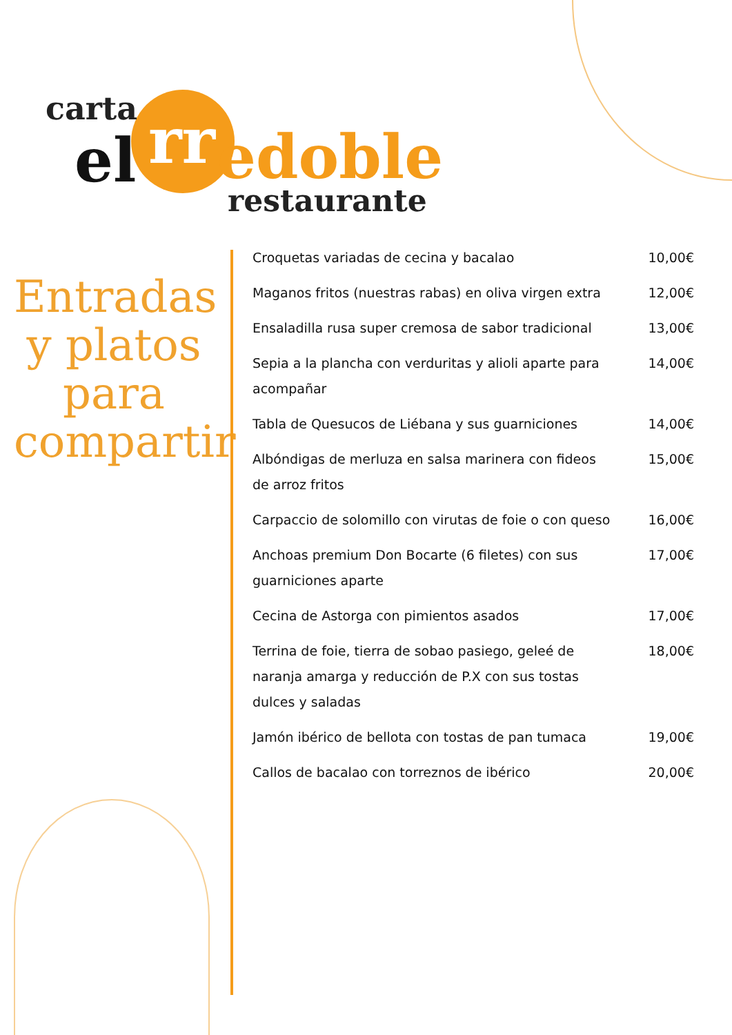carta
el rr edoble
restaurante
Entradas y platos para compartir
Croquetas variadas de cecina y bacalao 10,00€
Maganos fritos (nuestras rabas) en oliva virgen extra 12,00€
Ensaladilla rusa super cremosa de sabor tradicional 13,00€
Sepia a la plancha con verduritas y alioli aparte para acompañar 14,00€
Tabla de Quesucos de Liébana y sus guarniciones 14,00€
Albóndigas de merluza en salsa marinera con fideos de arroz fritos 15,00€
Carpaccio de solomillo con virutas de foie o con queso 16,00€
Anchoas premium Don Bocarte (6 filetes) con sus guarniciones aparte 17,00€
Cecina de Astorga con pimientos asados 17,00€
Terrina de foie, tierra de sobao pasiego, geleé de naranja amarga y reducción de P.X con sus tostas dulces y saladas 18,00€
Jamón ibérico de bellota con tostas de pan tumaca 19,00€
Callos de bacalao con torreznos de ibérico 20,00€